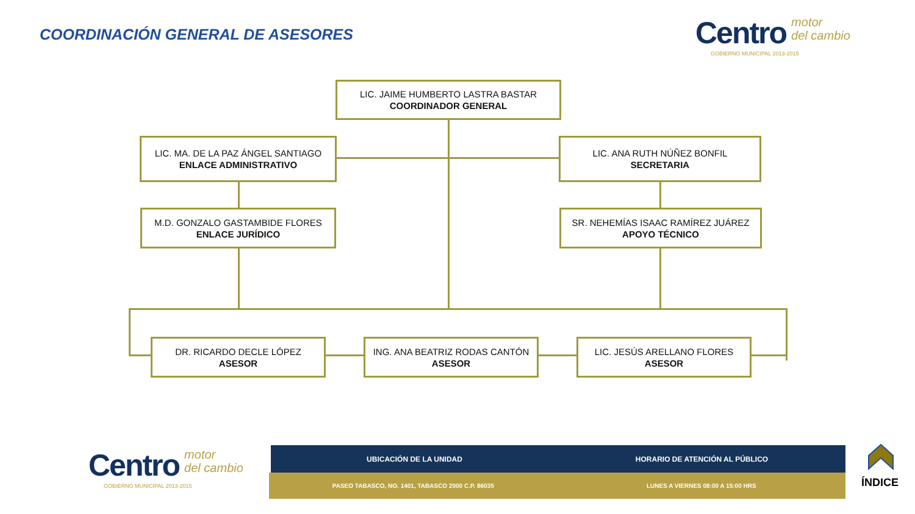COORDINACIÓN GENERAL DE ASESORES
Centro motor
del cambio
GOBIERNO MUNICIPAL 2013-2015
LIC. JAIME HUMBERTO LASTRA BASTAR
COORDINADOR GENERAL
LIC. MA. DE LA PAZ ÁNGEL SANTIAGO
ENLACE ADMINISTRATIVO
LIC. ANA RUTH NÚÑEZ BONFIL
SECRETARIA
M.D. GONZALO GASTAMBIDE FLORES
ENLACE JURÍDICO
SR. NEHEMÍAS ISAAC RAMÍREZ JUÁREZ
APOYO TÉCNICO
DR. RICARDO DECLE LÓPEZ
ASESOR
ING. ANA BEATRIZ RODAS CANTÓN
ASESOR
LIC. JESÚS ARELLANO FLORES
ASESOR
Centro motor
del cambio
GOBIERNO MUNICIPAL 2013-2015
UBICACIÓN DE LA UNIDAD HORARIO DE ATENCIÓN AL PÚBLICO
PASEO TABASCO, NO. 1401, TABASCO 2000 C.P. 86035
LUNES A VIERNES 08:00 A 15:00 HRS
ÍNDICE